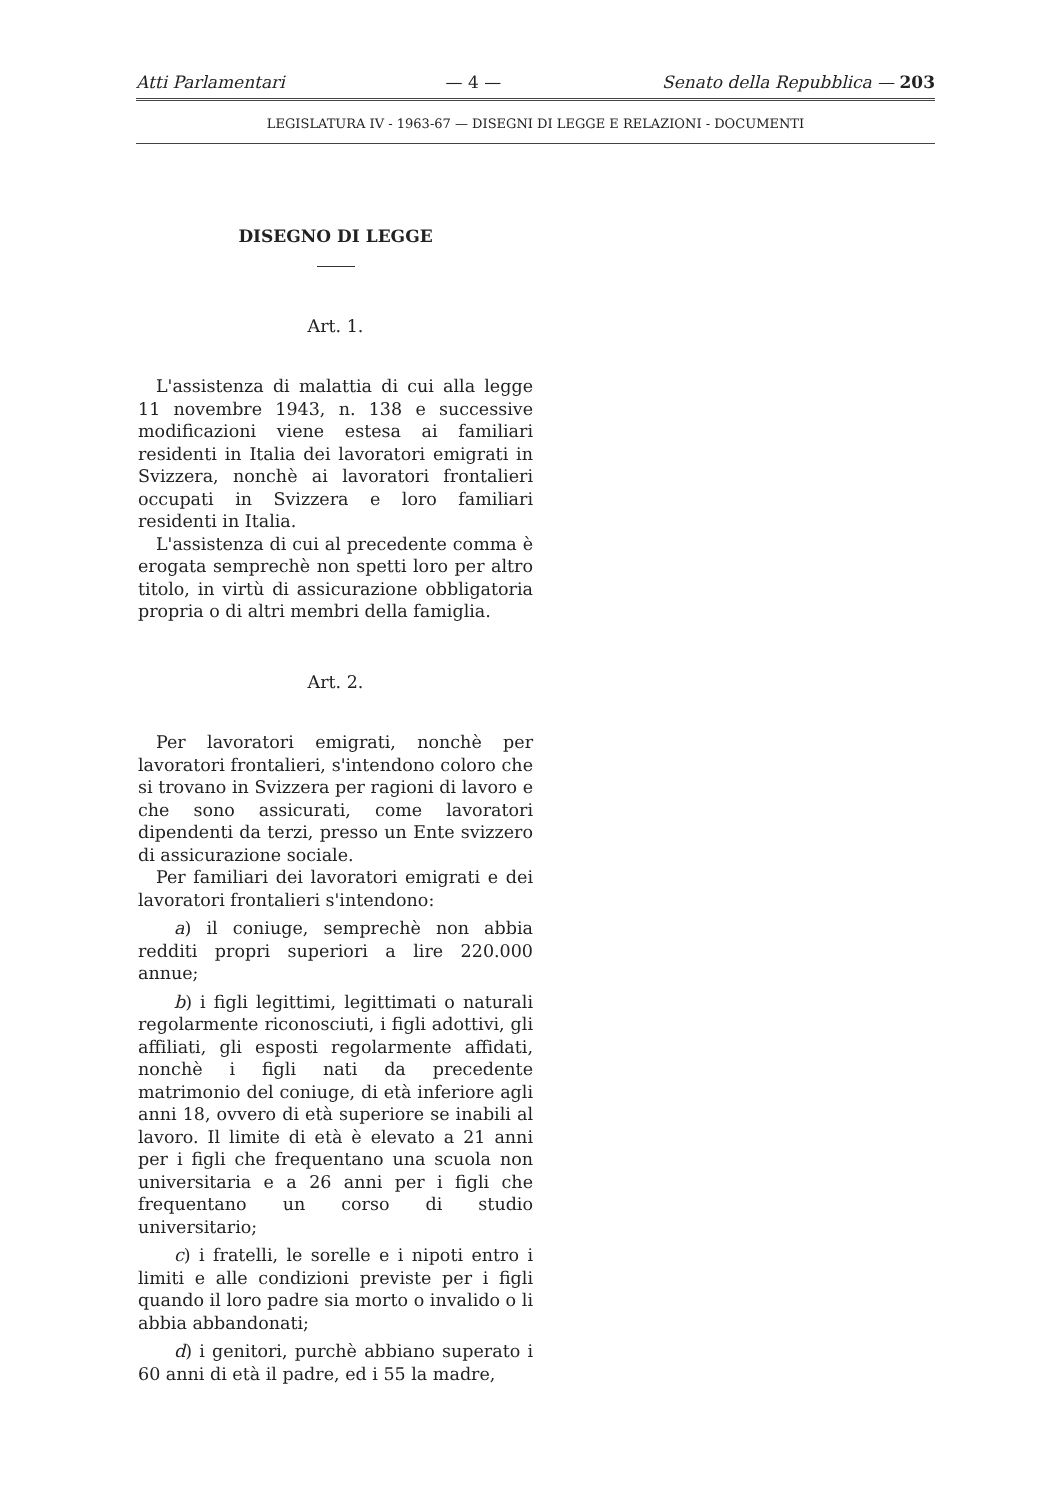Atti Parlamentari — 4 — Senato della Repubblica — 203
LEGISLATURA IV - 1963-67 — DISEGNI DI LEGGE E RELAZIONI - DOCUMENTI
DISEGNO DI LEGGE
Art. 1.
L'assistenza di malattia di cui alla legge 11 novembre 1943, n. 138 e successive modificazioni viene estesa ai familiari residenti in Italia dei lavoratori emigrati in Svizzera, nonchè ai lavoratori frontalieri occupati in Svizzera e loro familiari residenti in Italia.
L'assistenza di cui al precedente comma è erogata semprechè non spetti loro per altro titolo, in virtù di assicurazione obbligatoria propria o di altri membri della famiglia.
Art. 2.
Per lavoratori emigrati, nonchè per lavoratori frontalieri, s'intendono coloro che si trovano in Svizzera per ragioni di lavoro e che sono assicurati, come lavoratori dipendenti da terzi, presso un Ente svizzero di assicurazione sociale.
Per familiari dei lavoratori emigrati e dei lavoratori frontalieri s'intendono:
a) il coniuge, semprechè non abbia redditi propri superiori a lire 220.000 annue;
b) i figli legittimi, legittimati o naturali regolarmente riconosciuti, i figli adottivi, gli affiliati, gli esposti regolarmente affidati, nonchè i figli nati da precedente matrimonio del coniuge, di età inferiore agli anni 18, ovvero di età superiore se inabili al lavoro. Il limite di età è elevato a 21 anni per i figli che frequentano una scuola non universitaria e a 26 anni per i figli che frequentano un corso di studio universitario;
c) i fratelli, le sorelle e i nipoti entro i limiti e alle condizioni previste per i figli quando il loro padre sia morto o invalido o li abbia abbandonati;
d) i genitori, purchè abbiano superato i 60 anni di età il padre, ed i 55 la madre,